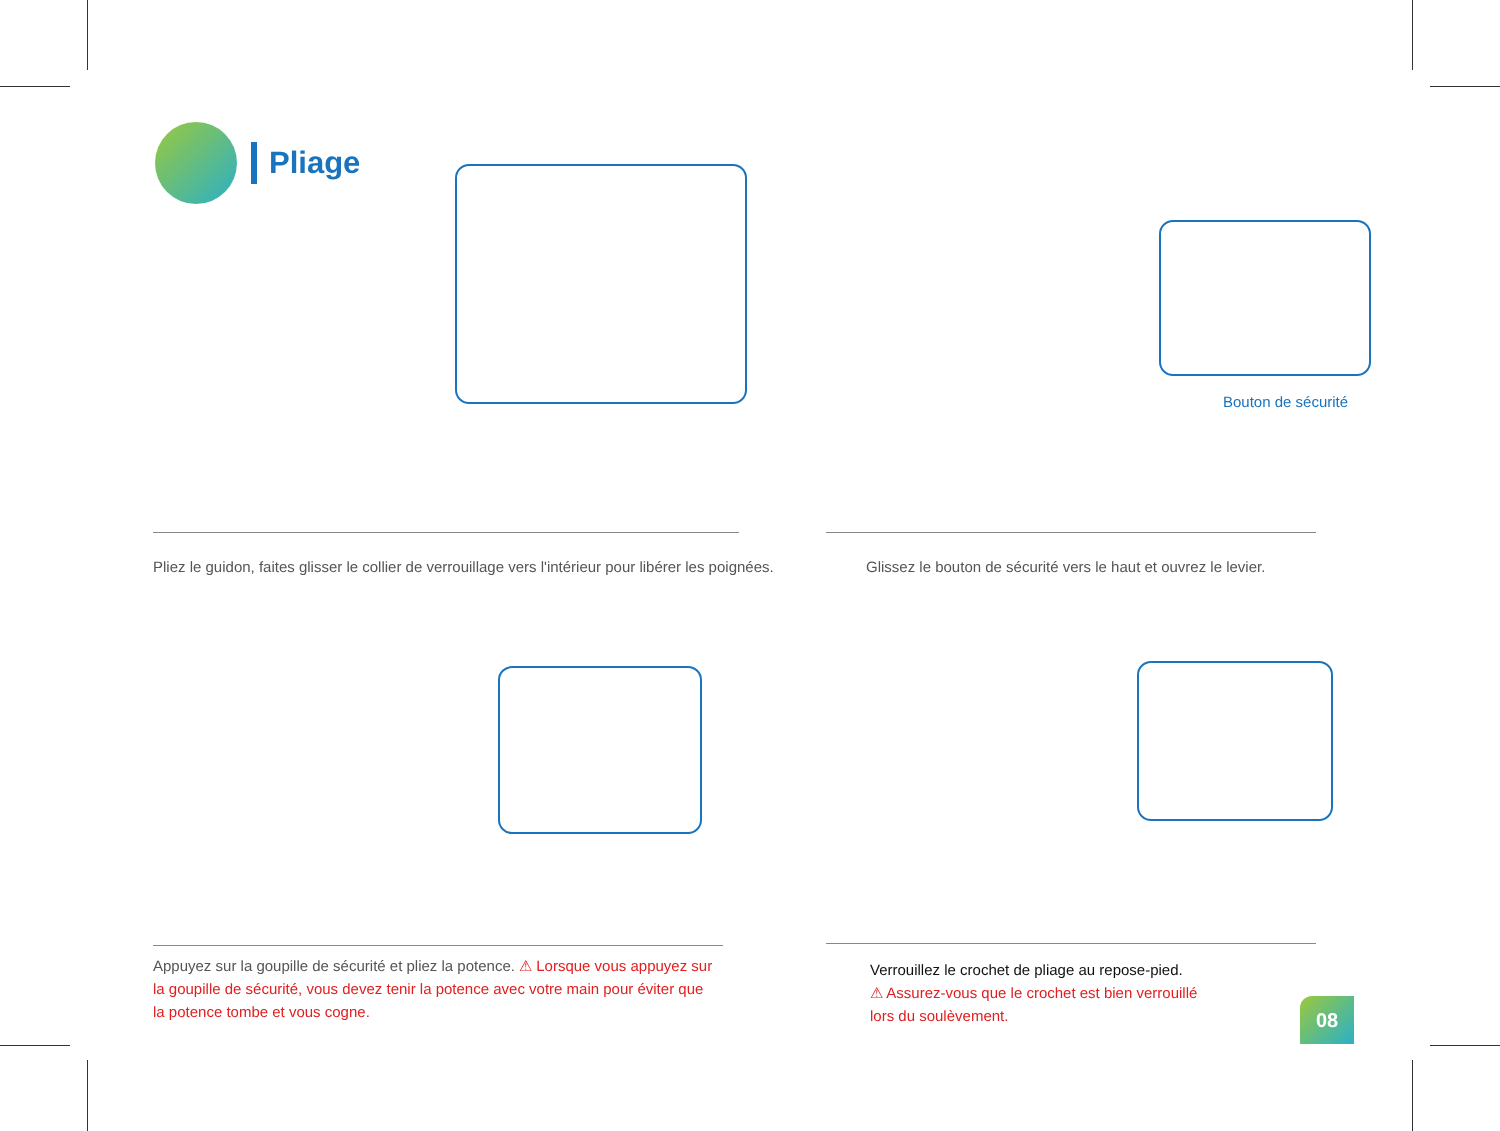Pliage
Pliez le guidon, faites glisser le collier de verrouillage vers l'intérieur pour libérer les poignées.
Bouton de sécurité
Glissez le bouton de sécurité vers le haut et ouvrez le levier.
Appuyez sur la goupille de sécurité et pliez la potence. ⚠ Lorsque vous appuyez sur la goupille de sécurité, vous devez tenir la potence avec votre main pour éviter que la potence tombe et vous cogne.
Verrouillez le crochet de pliage au repose-pied.
⚠ Assurez-vous que le crochet est bien verrouillé
lors du soulèvement.
08